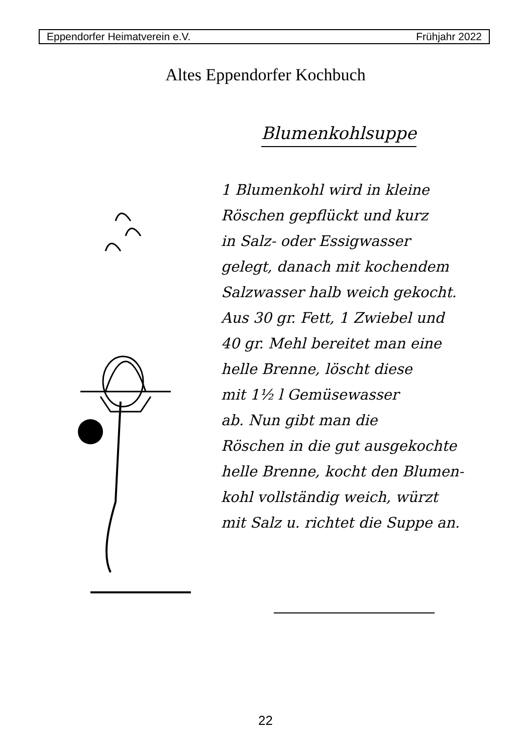Eppendorfer Heimatverein e.V. Frühjahr 2022
Altes Eppendorfer Kochbuch
Blumenkohlsuppe
1 Blumenkohl wird in kleine
Röschen gepflückt und kurz
in Salz- oder Essigwasser
gelegt, danach mit kochendem
Salzwasser halb weich gekocht.
Aus 30 gr. Fett, 1 Zwiebel und
40 gr. Mehl bereitet man eine
helle Brenne, löscht diese
mit 1½ l Gemüsewasser
ab. Nun gibt man die
Röschen in die gut ausgekochte
helle Brenne, kocht den Blumen-
kohl vollständig weich, würzt
mit Salz u. richtet die Suppe an.
22